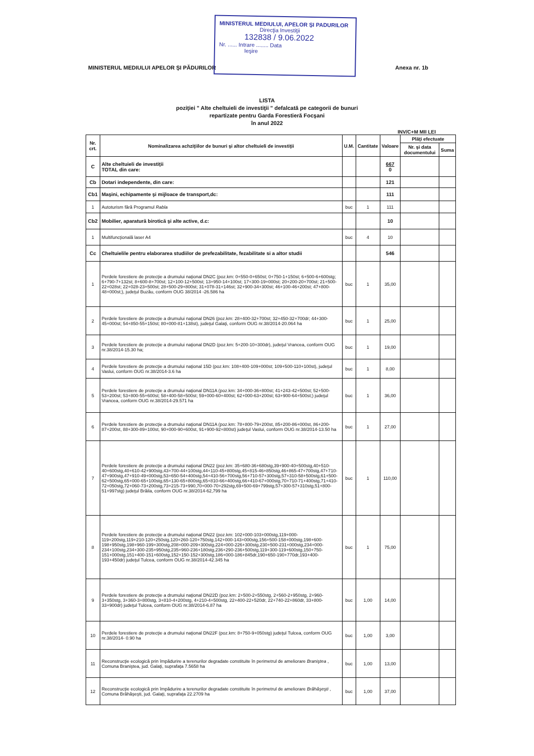MINISTERUL MEDIULUI, APELOR ŞI PADURILOR
Direcţia Investiţii
132838 / 9.06.2022
Nr. ...... Intrare ........ Data
Ieşire
MINISTERUL MEDIULUI APELOR ŞI PĂDURILOR Anexa nr. 1b
LISTA
poziţiei " Alte cheltuieli de investiţii " defalcată pe categorii de bunuri
repartizate pentru Garda Forestieră Focşani
în anul 2022
INV/C+M MII LEI
| Nr. crt. | Nominalizarea achziţiilor de bunuri şi altor cheltuieli de investiţii | U.M. | Cantitate | Valoare | Plăţi efectuate | |
| --- | --- | --- | --- | --- | --- | --- |
| | | | | | Nr. şi data documentului | Suma |
| C | Alte cheltuieli de investiţii TOTAL din care: | | | 667 0 | | |
| Cb | Dotari independente, din care: | | | 121 | | |
| Cb1 | Maşini, echipamente şi mijloace de transport,dc: | | | 111 | | |
| 1 | Autoturism fără Programul Rabla | buc | 1 | 111 | | |
| Cb2 | Mobilier, aparatură birotică şi alte active, d.c: | | | 10 | | |
| 1 | Multifuncţională laser A4 | buc | 4 | 10 | | |
| Cc | Cheltuielile pentru elaborarea studiilor de prefezabilitate, fezabilitate si a altor studii | | | 546 | | |
| 1 | Perdele forestiere de protecţie a drumului naţional DN2C (poz.km: 0+550-0+650st; 0+750-1+150st; 6+500-6+600stg; 6+790-7+132st; 8+600-8+700st; 12+100-12+500st; 13+950-14+100st; 17+300-19+000st; 20+200-20+700st; 21+500-22+028st; 22+028-23+500st; 28+500-29+800st; 31+078-31+146st; 32+900-34+300st; 46+100-46+200st; 47+800-48+000st;), judeţul Buzău, conform OUG 38/2014 -26.586 ha | buc | 1 | 35,00 | | |
| 2 | Perdele forestiere de protecţie a drumului naţional DN26 (poz.km: 28+400-32+700st; 32+450-32+700dr; 44+300-45+000st; 54+850-55+150st; 80+000-81+138st), judeţul Galaţi, conform OUG nr.38/2014-20.064 ha | buc | 1 | 25,00 | | |
| 3 | Perdele forestiere de protecţie a drumului naţional DN2D (poz.km: 5+200-10+300dr), judeţul Vrancea, conform OUG nr.38/2014-15.30 ha; | buc | 1 | 19,00 | | |
| 4 | Perdele forestiere de protecţie a drumului naţional 15D (poz.km: 108+400-109+000st; 109+500-110+100st), judeţul Vaslui, conform OUG nr.38/2014-3.6 ha | buc | 1 | 8,00 | | |
| 5 | Perdele forestiere de protecţie a drumului naţional DN11A (poz.km: 34+000-36+800st; 41+243-42+500st; 52+500-53+200st; 53+800-55+600st; 58+400-58+500st; 59+000-60+400st; 62+000-63+200st; 63+900-64+500st;) judeţul Vrancea, conform OUG nr.38/2014-29.571 ha | buc | 1 | 36,00 | | |
| 6 | Perdele forestiere de protecţie a drumului naţional DN11A (poz.km: 78+800-79+200st, 85+200-86+000st, 86+200-87+200st, 88+300-89+100st, 90+000-90+600st, 91+900-92+800st) judeţul Vaslui, conform OUG nr.38/2014-13.50 ha | buc | 1 | 27,00 | | |
| 7 | Perdele forestiere de protecţie a drumului naţional DN22 (poz.km: 35+680-36+680stg,39+900-40+500stg,40+510-40+600stg,40+610-42+900stg,43+700-44+100stg,44+110-45+800stg,45+815-46+850stg,46+865-47+700stg,47+710-47+900stg,47+910-49+000stg,53+650-54+400stg,54+410-56+700stg,56+710-57+300stg,57+310-58+500stg,61+500-62+500stg,65+000-65+100stg,65+130-65+800stg,65+810-66+400stg,66+410-67+000stg,70+710-71+400stg,71+410-72+050stg,72+060-73+200stg,73+215-73+990,70+000-70+292stg,69+500-69+799stg,57+300-57+310stg,51+800-51+997stg) judeţul Brăila, conform OUG nr.38/2014-62,799 ha | buc | 1 | 110,00 | | |
| 8 | Perdele forestiere de protecţie a drumului naţional DN22 (poz.km: 102+000-103+000stg,119+000-119+200stg,119+210-120+250stg,120+260-120+750stg,142+000-143+000stg,156+500-158+000stg,198+600-198+950stg,198+960-199+300stg,208+000-209+300stg,224+000-226+300stg,230+500-231+000stg,234+000-234+100stg,234+300-235+950stg,235+960-236+180stg,236+290-236+500stg,119+300-119+600stg,150+750-151+000stg,151+400-151+600stg,152+150-152+300stg,186+000-186+845dr,190+650-190+770dr,193+400-193+450dr) judeţul Tulcea, conform OUG nr.38/2014-42.345 ha | buc | 1 | 75,00 | | |
| 9 | Perdele forestiere de protecţie a drumului naţional DN22D (poz.km: 2+500-2+550stg, 2+560-2+950stg, 2+960-3+350stg, 3+360-3+800stg, 3+810-4+200stg, 4+210-4+500stg, 22+400-22+520dr, 22+740-22+860dr, 33+800-33+900dr) judeţul Tulcea, conform OUG nr.38/2014-6.87 ha | buc | 1,00 | 14,00 | | |
| 10 | Perdele forestiere de protecţie a drumului naţional DN22F (poz.km: 8+750-9+050stg) judeţul Tulcea, conform OUG nr.38/2014- 0.90 ha | buc | 1,00 | 3,00 | | |
| 11 | Reconstrucţie ecologică prin împădurire a terenurilor degradate constituite în perimetrul de ameliorare Braniştea , Comuna Braniştea, jud. Galaţi, suprafaţa 7.5658 ha | buc | 1,00 | 13,00 | | |
| 12 | Reconstrucţie ecologică prin împădurire a terenurilor degradate constituite în perimetrul de ameliorare Brăhăşeşti , Comuna Brăhăşeşti, jud. Galaţi, suprafaţa 22.2709 ha | buc | 1,00 | 37,00 | | |